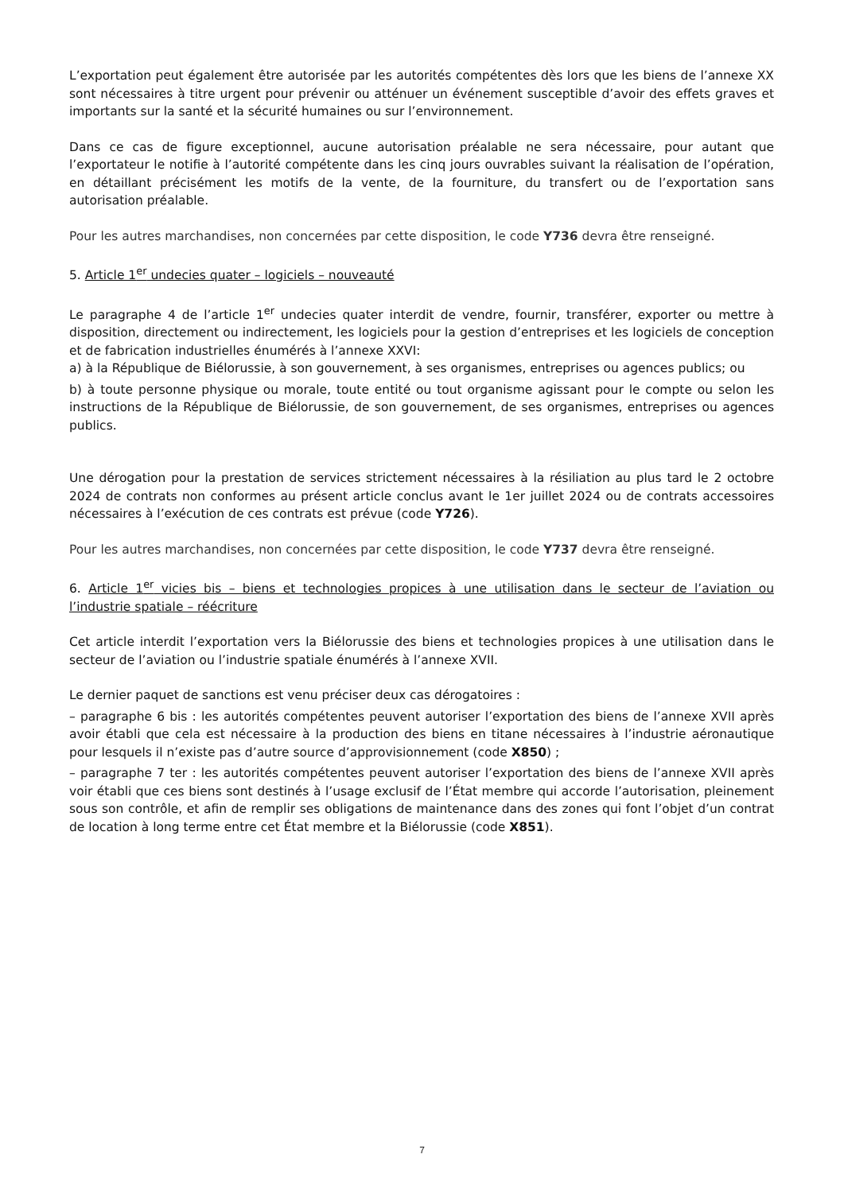L’exportation peut également être autorisée par les autorités compétentes dès lors que les biens de l’annexe XX sont nécessaires à titre urgent pour prévenir ou atténuer un événement susceptible d’avoir des effets graves et importants sur la santé et la sécurité humaines ou sur l’environnement.
Dans ce cas de figure exceptionnel, aucune autorisation préalable ne sera nécessaire, pour autant que l’exportateur le notifie à l’autorité compétente dans les cinq jours ouvrables suivant la réalisation de l’opération, en détaillant précisément les motifs de la vente, de la fourniture, du transfert ou de l’exportation sans autorisation préalable.
Pour les autres marchandises, non concernées par cette disposition, le code Y736 devra être renseigné.
5. Article 1<sup>er</sup> undecies quater – logiciels – nouveauté
Le paragraphe 4 de l’article 1<sup>er</sup> undecies quater interdit de vendre, fournir, transférer, exporter ou mettre à disposition, directement ou indirectement, les logiciels pour la gestion d’entreprises et les logiciels de conception et de fabrication industrielles énumérés à l’annexe XXVI:
a) à la République de Biélorussie, à son gouvernement, à ses organismes, entreprises ou agences publics; ou
b) à toute personne physique ou morale, toute entité ou tout organisme agissant pour le compte ou selon les instructions de la République de Biélorussie, de son gouvernement, de ses organismes, entreprises ou agences publics.
Une dérogation pour la prestation de services strictement nécessaires à la résiliation au plus tard le 2 octobre 2024 de contrats non conformes au présent article conclus avant le 1er juillet 2024 ou de contrats accessoires nécessaires à l’exécution de ces contrats est prévue (code Y726).
Pour les autres marchandises, non concernées par cette disposition, le code Y737 devra être renseigné.
6. Article 1<sup>er</sup> vicies bis – biens et technologies propices à une utilisation dans le secteur de l’aviation ou l’industrie spatiale – réécriture
Cet article interdit l’exportation vers la Biélorussie des biens et technologies propices à une utilisation dans le secteur de l’aviation ou l’industrie spatiale énumérés à l’annexe XVII.
Le dernier paquet de sanctions est venu préciser deux cas dérogatoires :
– paragraphe 6 bis : les autorités compétentes peuvent autoriser l’exportation des biens de l’annexe XVII après avoir établi que cela est nécessaire à la production des biens en titane nécessaires à l’industrie aéronautique pour lesquels il n’existe pas d’autre source d’approvisionnement (code X850) ;
– paragraphe 7 ter : les autorités compétentes peuvent autoriser l’exportation des biens de l’annexe XVII après voir établi que ces biens sont destinés à l’usage exclusif de l’État membre qui accorde l’autorisation, pleinement sous son contrôle, et afin de remplir ses obligations de maintenance dans des zones qui font l’objet d’un contrat de location à long terme entre cet État membre et la Biélorussie (code X851).
7